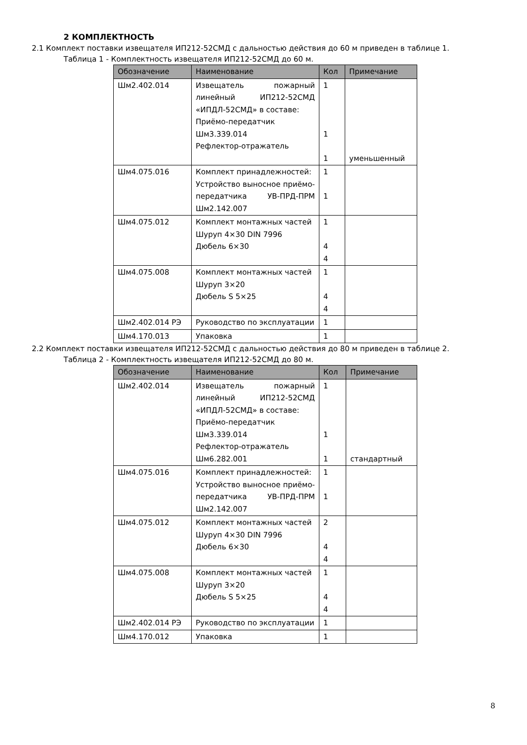2 КОМПЛЕКТНОСТЬ
2.1 Комплект поставки извещателя ИП212-52СМД с дальностью действия до 60 м приведен в таблице 1.
Таблица 1 - Комплектность извещателя ИП212-52СМД до 60 м.
| Обозначение | Наименование | Кол | Примечание |
| --- | --- | --- | --- |
| Шм2.402.014 | Извещатель пожарный линейный ИП212-52СМД «ИПДЛ-52СМД» в составе: Приёмо-передатчик Шм3.339.014 Рефлектор-отражатель | 1 1 1 | уменьшенный |
| Шм4.075.016 | Комплект принадлежностей: Устройство выносное приёмо-передатчика УВ-ПРД-ПРМ Шм2.142.007 | 1 1 | |
| Шм4.075.012 | Комплект монтажных частей Шуруп 4×30 DIN 7996 Дюбель 6×30 | 1 4 4 | |
| Шм4.075.008 | Комплект монтажных частей Шуруп 3×20 Дюбель S 5×25 | 1 4 4 | |
| Шм2.402.014 РЭ | Руководство по эксплуатации | 1 | |
| Шм4.170.013 | Упаковка | 1 | |
2.2 Комплект поставки извещателя ИП212-52СМД с дальностью действия до 80 м приведен в таблице 2.
Таблица 2 - Комплектность извещателя ИП212-52СМД до 80 м.
| Обозначение | Наименование | Кол | Примечание |
| --- | --- | --- | --- |
| Шм2.402.014 | Извещатель пожарный линейный ИП212-52СМД «ИПДЛ-52СМД» в составе: Приёмо-передатчик Шм3.339.014 Рефлектор-отражатель Шм6.282.001 | 1 1 1 | стандартный |
| Шм4.075.016 | Комплект принадлежностей: Устройство выносное приёмо-передатчика УВ-ПРД-ПРМ Шм2.142.007 | 1 1 | |
| Шм4.075.012 | Комплект монтажных частей Шуруп 4×30 DIN 7996 Дюбель 6×30 | 2 4 4 | |
| Шм4.075.008 | Комплект монтажных частей Шуруп 3×20 Дюбель S 5×25 | 1 4 4 | |
| Шм2.402.014 РЭ | Руководство по эксплуатации | 1 | |
| Шм4.170.012 | Упаковка | 1 | |
8